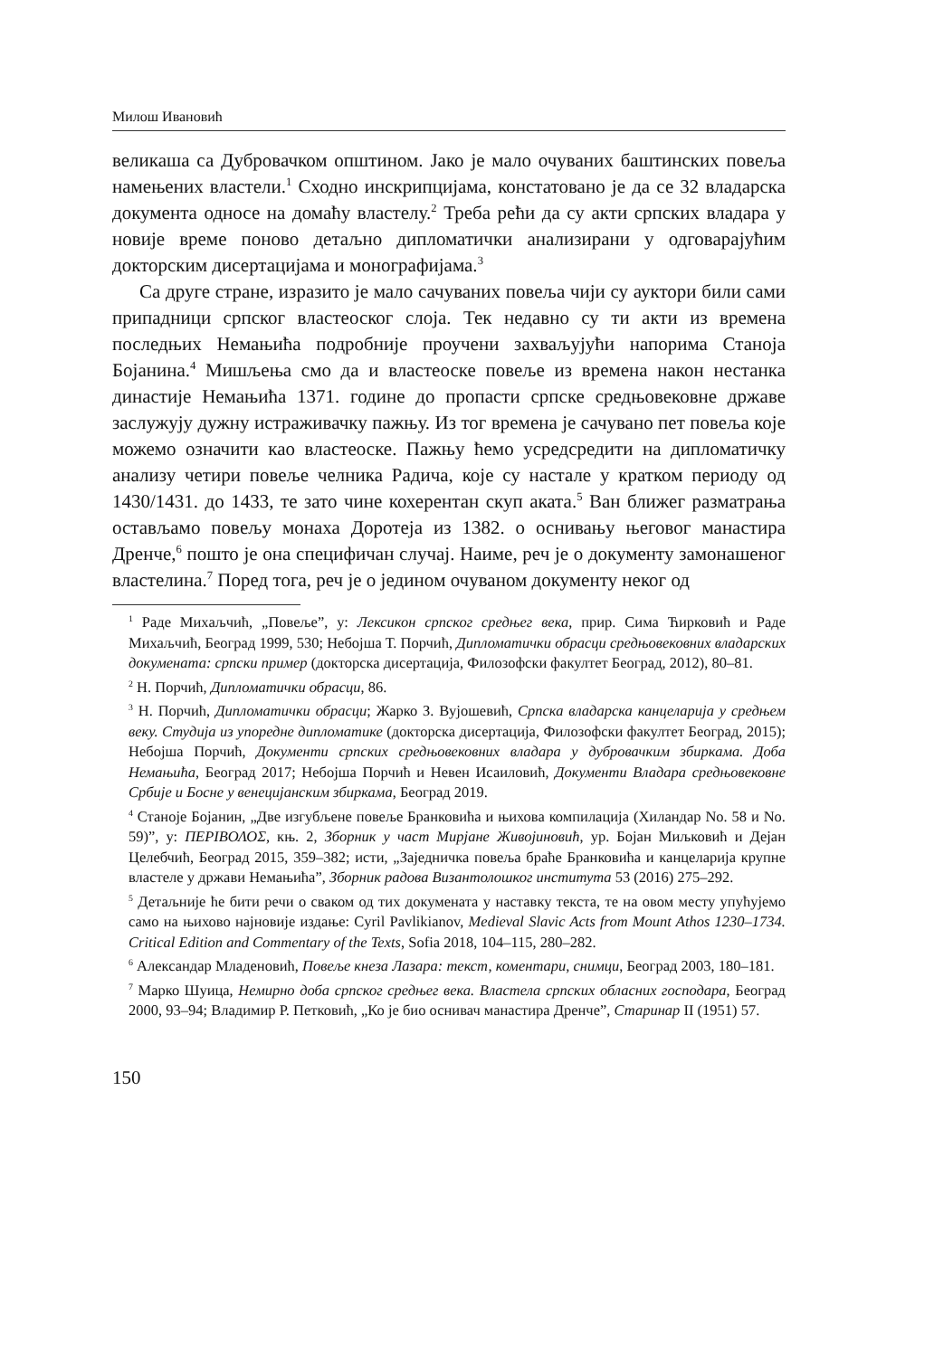Милош Ивановић
великаша са Дубровачком општином. Јако је мало очуваних баштинских повеља намењених властели.<sup>1</sup> Сходно инскрипцијама, констатовано је да се 32 владарска документа односе на домаћу властелу.<sup>2</sup> Треба рећи да су акти српских владара у новије време поново детаљно дипломатички анализирани у одговарајућим докторским дисертацијама и монографијама.<sup>3</sup>
Са друге стране, изразито је мало сачуваних повеља чији су ауктори били сами припадници српског властеоског слоја. Тек недавно су ти акти из времена последњих Немањића подробније проучени захваљујући напорима Станоја Бојанина.<sup>4</sup> Мишљења смо да и властеоске повеље из времена након нестанка династије Немањића 1371. године до пропасти српске средњовековне државе заслужују дужну истраживачку пажњу. Из тог времена је сачувано пет повеља које можемо означити као властеоске. Пажњу ћемо усредсредити на дипломатичку анализу четири повеље челника Радича, које су настале у кратком периоду од 1430/1431. до 1433, те зато чине кохерентан скуп аката.<sup>5</sup> Ван ближег разматрања остављамо повељу монаха Доротеја из 1382. о оснивању његовог манастира Дренче,<sup>6</sup> пошто је она специфичан случај. Наиме, реч је о документу замонашеног властелина.<sup>7</sup> Поред тога, реч је о јединoм очуваном документу неког од
<sup>1</sup> Раде Михаљчић, „Повеље”, у: Лексикон српског средњег века, прир. Сима Ћирковић и Раде Михаљчић, Београд 1999, 530; Небојша Т. Порчић, Дипломатички обрасци средњовековних владарских докумената: српски пример (докторска дисертација, Филозофски факултет Београд, 2012), 80–81.
<sup>2</sup> Н. Порчић, Дипломатички обрасци, 86.
<sup>3</sup> Н. Порчић, Дипломатички обрасци; Жарко З. Вујошевић, Српска владарска канцеларија у средњем веку. Студија из упоредне дипломатике (докторска дисертација, Филозофски факултет Београд, 2015); Небојша Порчић, Документи српских средњовековних владара у дубровачким збиркама. Доба Немањића, Београд 2017; Небојша Порчић и Невен Исаиловић, Документи Владара средњовековне Србије и Босне у венецијанским збиркама, Београд 2019.
<sup>4</sup> Станоје Бојанин, „Две изгубљене повеље Бранковића и њихова компилација (Хиландар No. 58 и No. 59)”, у: ΠΕΡΙΒΟΛΟΣ, књ. 2, Зборник у част Мирјане Живојиновић, ур. Бојан Миљковић и Дејан Целебчић, Београд 2015, 359–382; исти, „Заједничка повеља браће Бранковића и канцеларија крупне властеле у држави Немањића”, Зборник радова Византолошког института 53 (2016) 275–292.
<sup>5</sup> Детаљније ће бити речи о сваком од тих докумената у наставку текста, те на овом месту упућујемо само на њихово најновије издање: Cyril Pavlikianov, Medieval Slavic Acts from Mount Athos 1230–1734. Critical Edition and Commentary of the Texts, Sofia 2018, 104–115, 280–282.
<sup>6</sup> Александар Младеновић, Повеље кнеза Лазара: текст, коментари, снимци, Београд 2003, 180–181.
<sup>7</sup> Марко Шуица, Немирно доба српског средњег века. Властела српских обласних господара, Београд 2000, 93–94; Владимир Р. Петковић, „Ко је био оснивач манастира Дренче”, Старинар II (1951) 57.
150